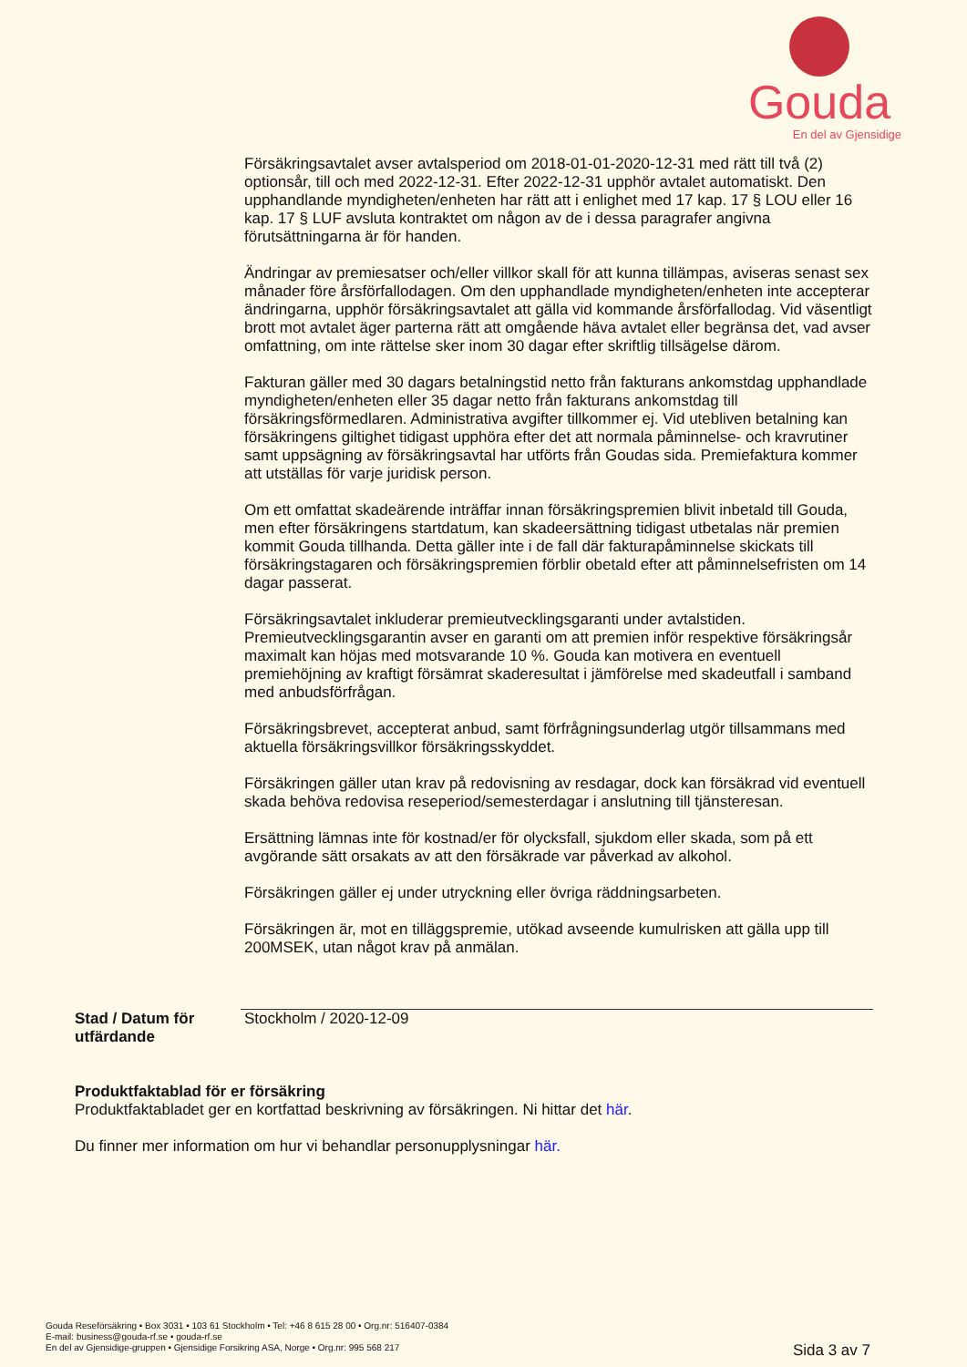Gouda
En del av Gjensidige
Försäkringsavtalet avser avtalsperiod om 2018-01-01-2020-12-31 med rätt till två (2) optionsår, till och med 2022-12-31. Efter 2022-12-31 upphör avtalet automatiskt. Den upphandlande myndigheten/enheten har rätt att i enlighet med 17 kap. 17 § LOU eller 16 kap. 17 § LUF avsluta kontraktet om någon av de i dessa paragrafer angivna förutsättningarna är för handen.
Ändringar av premiesatser och/eller villkor skall för att kunna tillämpas, aviseras senast sex månader före årsförfallodagen. Om den upphandlade myndigheten/enheten inte accepterar ändringarna, upphör försäkringsavtalet att gälla vid kommande årsförfallodag. Vid väsentligt brott mot avtalet äger parterna rätt att omgående häva avtalet eller begränsa det, vad avser omfattning, om inte rättelse sker inom 30 dagar efter skriftlig tillsägelse därom.
Fakturan gäller med 30 dagars betalningstid netto från fakturans ankomstdag upphandlade myndigheten/enheten eller 35 dagar netto från fakturans ankomstdag till försäkringsförmedlaren. Administrativa avgifter tillkommer ej. Vid utebliven betalning kan försäkringens giltighet tidigast upphöra efter det att normala påminnelse- och kravrutiner samt uppsägning av försäkringsavtal har utförts från Goudas sida. Premiefaktura kommer att utställas för varje juridisk person.
Om ett omfattat skadeärende inträffar innan försäkringspremien blivit inbetald till Gouda, men efter försäkringens startdatum, kan skadeersättning tidigast utbetalas när premien kommit Gouda tillhanda. Detta gäller inte i de fall där fakturapåminnelse skickats till försäkringstagaren och försäkringspremien förblir obetald efter att påminnelsefristen om 14 dagar passerat.
Försäkringsavtalet inkluderar premieutvecklingsgaranti under avtalstiden. Premieutvecklingsgarantin avser en garanti om att premien inför respektive försäkringsår maximalt kan höjas med motsvarande 10 %. Gouda kan motivera en eventuell premiehöjning av kraftigt försämrat skaderesultat i jämförelse med skadeutfall i samband med anbudsförfrågan.
Försäkringsbrevet, accepterat anbud, samt förfrågningsunderlag utgör tillsammans med aktuella försäkringsvillkor försäkringsskyddet.
Försäkringen gäller utan krav på redovisning av resdagar, dock kan försäkrad vid eventuell skada behöva redovisa reseperiod/semesterdagar i anslutning till tjänsteresan.
Ersättning lämnas inte för kostnad/er för olycksfall, sjukdom eller skada, som på ett avgörande sätt orsakats av att den försäkrade var påverkad av alkohol.
Försäkringen gäller ej under utryckning eller övriga räddningsarbeten.
Försäkringen är, mot en tilläggspremie, utökad avseende kumulrisken att gälla upp till 200MSEK, utan något krav på anmälan.
Stad / Datum för utfärdande
Stockholm / 2020-12-09
Produktfaktablad för er försäkring
Produktfaktabladet ger en kortfattad beskrivning av försäkringen. Ni hittar det här.
Du finner mer information om hur vi behandlar personupplysningar här.
Gouda Reseförsäkring • Box 3031 • 103 61 Stockholm • Tel: +46 8 615 28 00 • Org.nr: 516407-0384
E-mail: business@gouda-rf.se • gouda-rf.se
En del av Gjensidige-gruppen • Gjensidige Forsikring ASA, Norge • Org.nr: 995 568 217
Sida 3 av 7